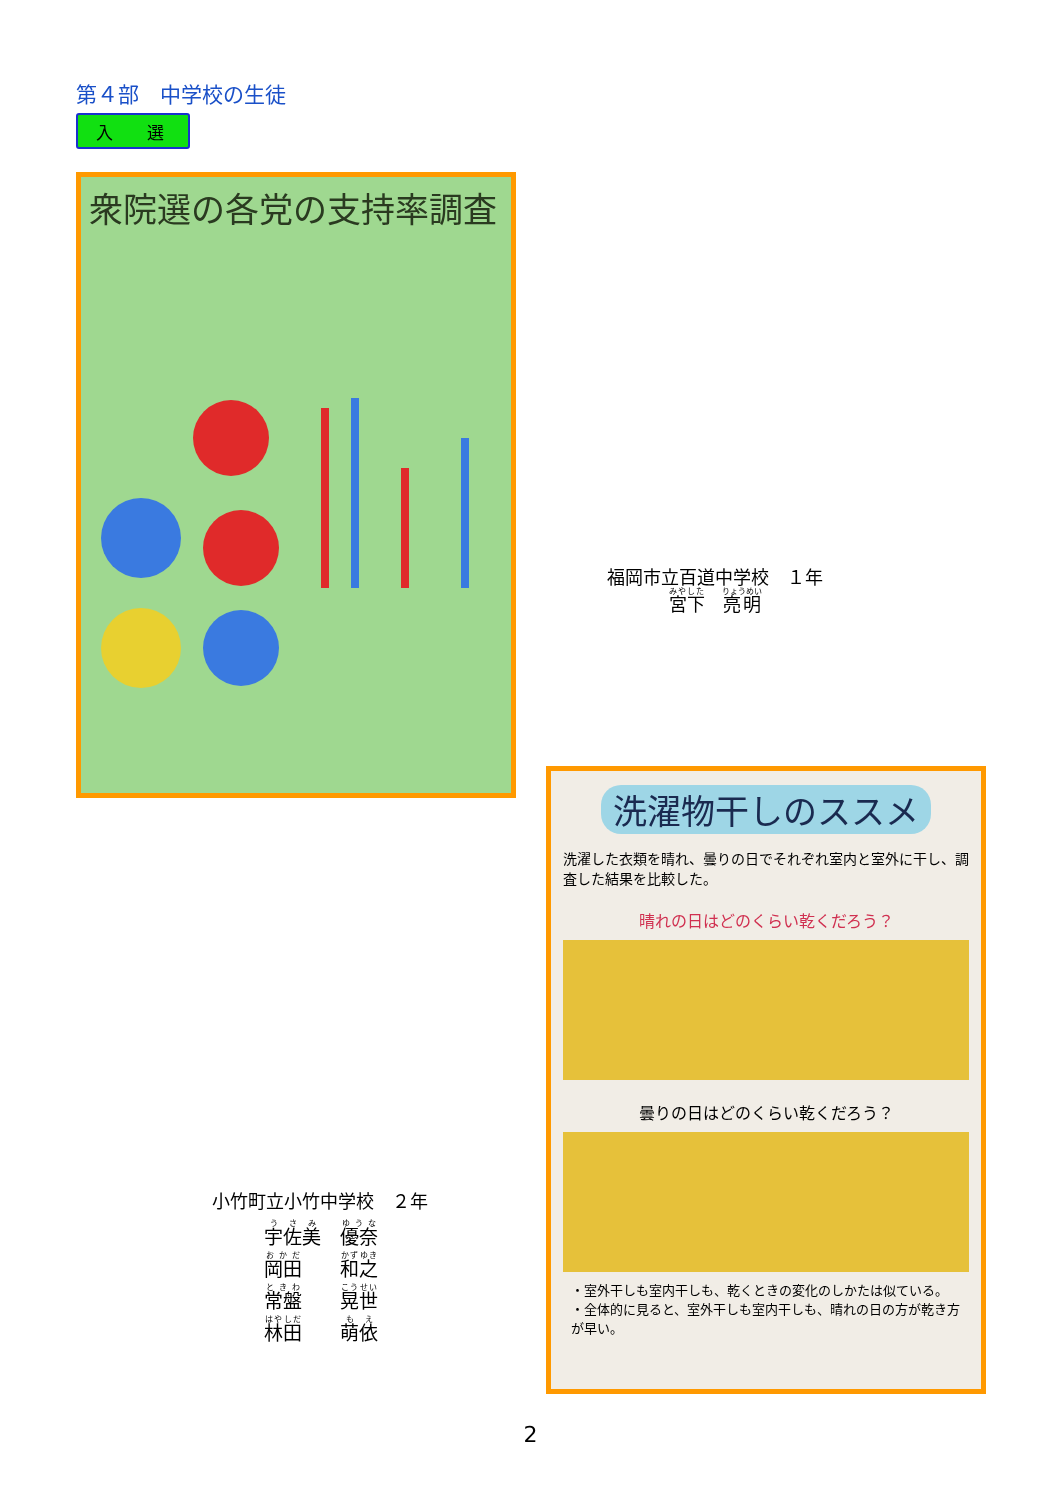第４部　中学校の生徒
入　　選
衆院選の各党の支持率調査
福岡市立百道中学校　１年
宮下　亮明
小竹町立小竹中学校　２年
宇佐美　優奈
岡田　　和之
常盤　　晃世
林田　　萌依
洗濯物干しのススメ
洗濯した衣類を晴れ、曇りの日でそれぞれ室内と室外に干し、調査した結果を比較した。
晴れの日はどのくらい乾くだろう？
曇りの日はどのくらい乾くだろう？
・室外干しも室内干しも、乾くときの変化のしかたは似ている。
・全体的に見ると、室外干しも室内干しも、晴れの日の方が乾き方が早い。
2